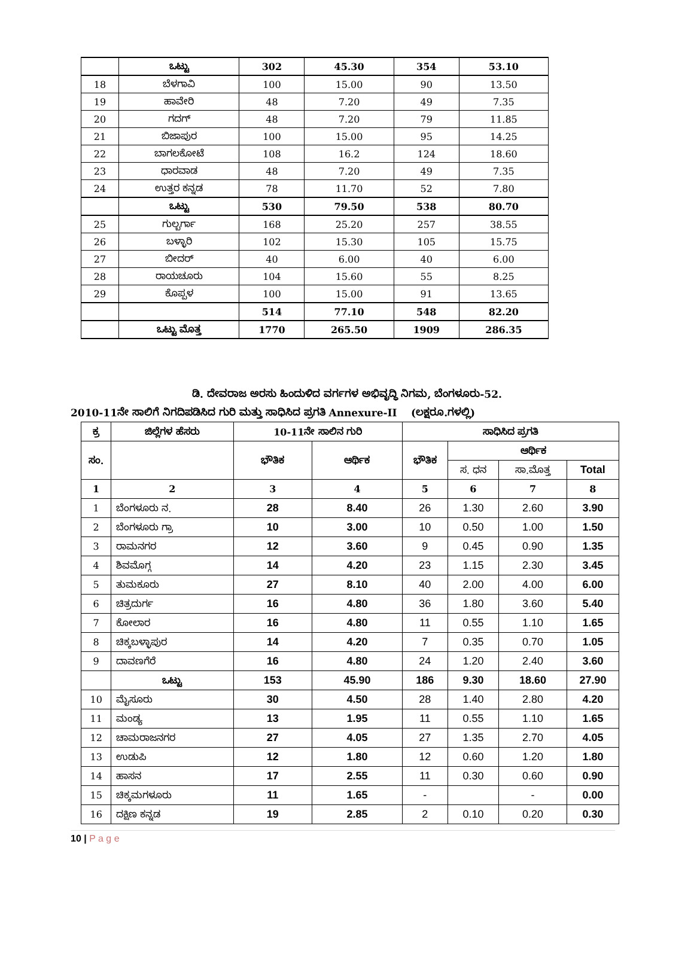| | ಒಟ್ಟು | 302 | 45.30 | 354 | 53.10 |
| 18 | ಬೆಳಗಾವಿ | 100 | 15.00 | 90 | 13.50 |
| 19 | ಹಾವೇರಿ | 48 | 7.20 | 49 | 7.35 |
| 20 | ಗದಗ್ | 48 | 7.20 | 79 | 11.85 |
| 21 | ಬಿಜಾಪುರ | 100 | 15.00 | 95 | 14.25 |
| 22 | ಬಾಗಲಕೋಟೆ | 108 | 16.2 | 124 | 18.60 |
| 23 | ಧಾರವಾಡ | 48 | 7.20 | 49 | 7.35 |
| 24 | ಉತ್ತರ ಕನ್ನಡ | 78 | 11.70 | 52 | 7.80 |
| | ಒಟ್ಟು | 530 | 79.50 | 538 | 80.70 |
| 25 | ಗುಲ್ಬರ್ಗಾ | 168 | 25.20 | 257 | 38.55 |
| 26 | ಬಳ್ಳಾರಿ | 102 | 15.30 | 105 | 15.75 |
| 27 | ಬೀದರ್ | 40 | 6.00 | 40 | 6.00 |
| 28 | ರಾಯಚೂರು | 104 | 15.60 | 55 | 8.25 |
| 29 | ಕೊಪ್ಪಳ | 100 | 15.00 | 91 | 13.65 |
| | | 514 | 77.10 | 548 | 82.20 |
| | ಒಟ್ಟು ಮೊತ್ತ | 1770 | 265.50 | 1909 | 286.35 |
ಡಿ. ದೇವರಾಜ ಅರಸು ಹಿಂದುಳಿದ ವರ್ಗಗಳ ಅಭಿವೃದ್ಧಿ ನಿಗಮ, ಬೆಂಗಳೂರು-52.
2010-11ನೇ ಸಾಲಿಗೆ ನಿಗದಿಪಡಿಸಿದ ಗುರಿ ಮತ್ತು ಸಾಧಿಸಿದ ಪ್ರಗತಿ Annexure-II (ಲಕ್ಷರೂ.ಗಳಲ್ಲಿ)
| ಕ್ರ | ಜಿಲ್ಲೆಗಳ ಹೆಸರು | 10-11ನೇ ಸಾಲಿನ ಗುರಿ | | ಸಾಧಿಸಿದ ಪ್ರಗತಿ | | | |
| --- | --- | --- | --- | --- | --- | --- | --- |
| ಸಂ. | | ಭೌತಿಕ | ಆರ್ಥಿಕ | ಭೌತಿಕ | ಆರ್ಥಿಕ | | |
| | | | | | ಸ. ಧನ | ಸಾ.ಮೊತ್ತ | Total |
| 1 | 2 | 3 | 4 | 5 | 6 | 7 | 8 |
| 1 | ಬೆಂಗಳೂರು ನ. | 28 | 8.40 | 26 | 1.30 | 2.60 | 3.90 |
| 2 | ಬೆಂಗಳೂರು ಗ್ರಾ | 10 | 3.00 | 10 | 0.50 | 1.00 | 1.50 |
| 3 | ರಾಮನಗರ | 12 | 3.60 | 9 | 0.45 | 0.90 | 1.35 |
| 4 | ಶಿವಮೊಗ್ಗ | 14 | 4.20 | 23 | 1.15 | 2.30 | 3.45 |
| 5 | ತುಮಕೂರು | 27 | 8.10 | 40 | 2.00 | 4.00 | 6.00 |
| 6 | ಚಿತ್ರದುರ್ಗ | 16 | 4.80 | 36 | 1.80 | 3.60 | 5.40 |
| 7 | ಕೋಲಾರ | 16 | 4.80 | 11 | 0.55 | 1.10 | 1.65 |
| 8 | ಚಿಕ್ಕಬಳ್ಳಾಪುರ | 14 | 4.20 | 7 | 0.35 | 0.70 | 1.05 |
| 9 | ದಾವಣಗೆರೆ | 16 | 4.80 | 24 | 1.20 | 2.40 | 3.60 |
| | ಒಟ್ಟು | 153 | 45.90 | 186 | 9.30 | 18.60 | 27.90 |
| 10 | ಮೈಸೂರು | 30 | 4.50 | 28 | 1.40 | 2.80 | 4.20 |
| 11 | ಮಂಡ್ಯ | 13 | 1.95 | 11 | 0.55 | 1.10 | 1.65 |
| 12 | ಚಾಮರಾಜನಗರ | 27 | 4.05 | 27 | 1.35 | 2.70 | 4.05 |
| 13 | ಉಡುಪಿ | 12 | 1.80 | 12 | 0.60 | 1.20 | 1.80 |
| 14 | ಹಾಸನ | 17 | 2.55 | 11 | 0.30 | 0.60 | 0.90 |
| 15 | ಚಿಕ್ಕಮಗಳೂರು | 11 | 1.65 | - | | - | 0.00 |
| 16 | ದಕ್ಷಿಣ ಕನ್ನಡ | 19 | 2.85 | 2 | 0.10 | 0.20 | 0.30 |
10 | P a g e